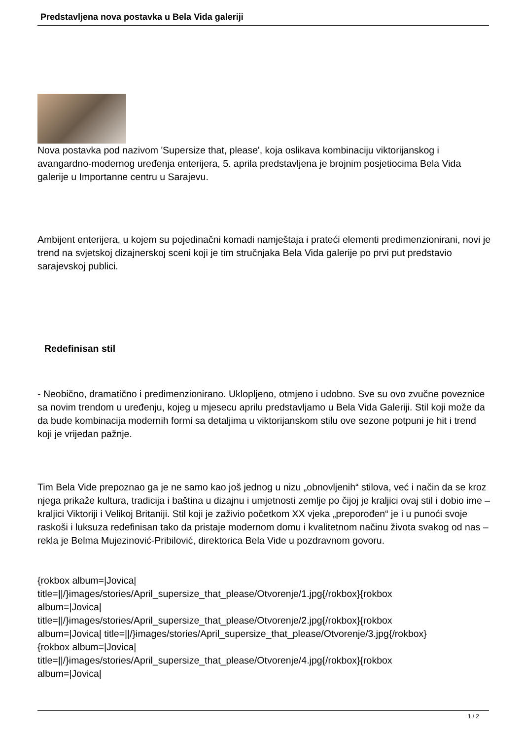Predstavljena nova postavka u Bela Vida galeriji
Nova postavka pod nazivom 'Supersize that, please', koja oslikava kombinaciju viktorijanskog i avangardno-modernog uređenja enterijera, 5. aprila predstavljena je brojnim posjetiocima Bela Vida galerije u Importanne centru u Sarajevu.
Ambijent enterijera, u kojem su pojedinačni komadi namještaja i prateći elementi predimenzionirani, novi je trend na svjetskoj dizajnerskoj sceni koji je tim stručnjaka Bela Vida galerije po prvi put predstavio sarajevskoj publici.
Redefinisan stil
- Neobično, dramatično i predimenzionirano. Uklopljeno, otmjeno i udobno. Sve su ovo zvučne poveznice sa novim trendom u uređenju, kojeg u mjesecu aprilu predstavljamo u Bela Vida Galeriji. Stil koji može da da bude kombinacija modernih formi sa detaljima u viktorijanskom stilu ove sezone potpuni je hit i trend koji je vrijedan pažnje.
Tim Bela Vide prepoznao ga je ne samo kao još jednog u nizu „obnovljenih“ stilova, već i način da se kroz njega prikaže kultura, tradicija i baština u dizajnu i umjetnosti zemlje po čijoj je kraljici ovaj stil i dobio ime – kraljici Viktoriji i Velikoj Britaniji. Stil koji je zaživio početkom XX vjeka „preporođen“ je i u punoći svoje raskoši i luksuza redefinisan tako da pristaje modernom domu i kvalitetnom načinu života svakog od nas – rekla je Belma Mujezinović-Pribilović, direktorica Bela Vide u pozdravnom govoru.
{rokbox album=|Jovica|
title=||/}images/stories/April_supersize_that_please/Otvorenje/1.jpg{/rokbox}{rokbox
album=|Jovica|
title=||/}images/stories/April_supersize_that_please/Otvorenje/2.jpg{/rokbox}{rokbox
album=|Jovica| title=||/}images/stories/April_supersize_that_please/Otvorenje/3.jpg{/rokbox}
{rokbox album=|Jovica|
title=||/}images/stories/April_supersize_that_please/Otvorenje/4.jpg{/rokbox}{rokbox
album=|Jovica|
1 / 2